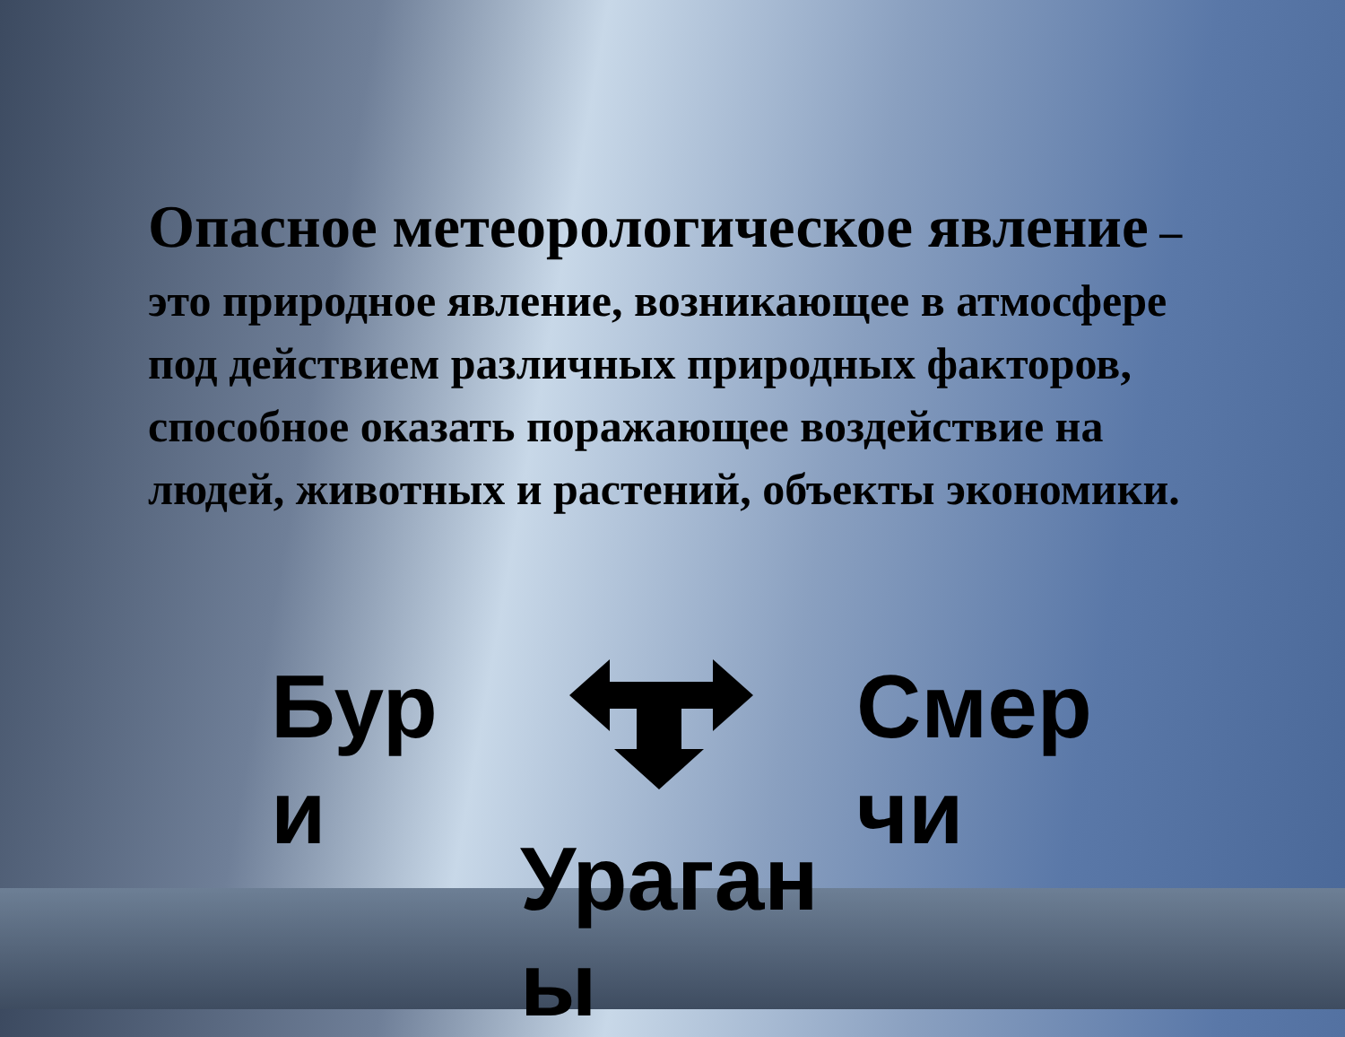Опасное метеорологическое явление – это природное явление, возникающее в атмосфере под действием различных природных факторов, способное оказать поражающее воздействие на людей, животных и растений, объекты экономики.
Бур
и
Смер
чи
Ураган
ы